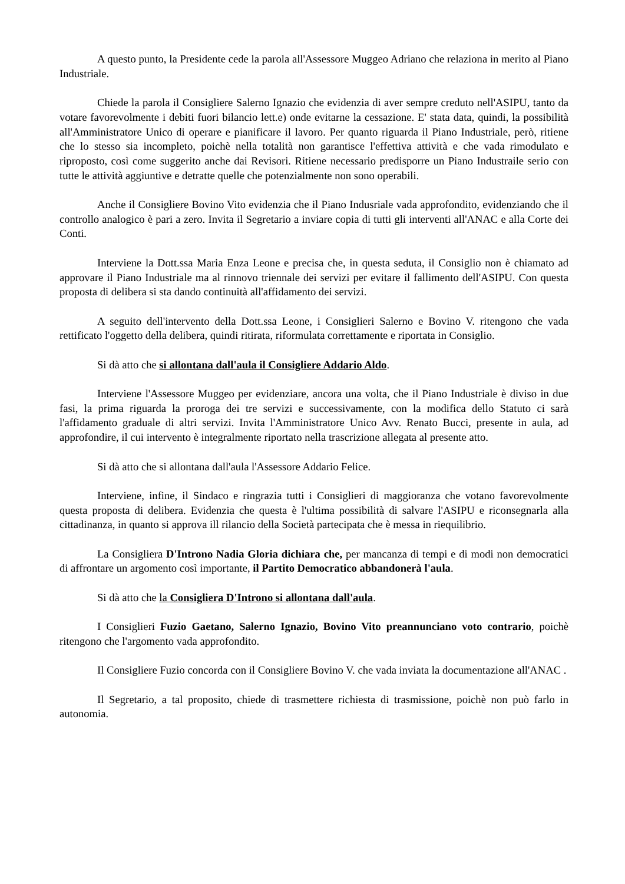A questo punto, la Presidente cede la parola all'Assessore Muggeo Adriano che relaziona in merito al Piano Industriale.
Chiede la parola il Consigliere Salerno Ignazio che evidenzia di aver sempre creduto nell'ASIPU, tanto da votare favorevolmente i debiti fuori bilancio lett.e) onde evitarne la cessazione. E' stata data, quindi, la possibilità all'Amministratore Unico di operare e pianificare il lavoro. Per quanto riguarda il Piano Industriale, però, ritiene che lo stesso sia incompleto, poichè nella totalità non garantisce l'effettiva attività e che vada rimodulato e riproposto, così come suggerito anche dai Revisori. Ritiene necessario predisporre un Piano Industraile serio con tutte le attività aggiuntive e detratte quelle che potenzialmente non sono operabili.
Anche il Consigliere Bovino Vito evidenzia che il Piano Indusriale vada approfondito, evidenziando che il controllo analogico è pari a zero. Invita il Segretario a inviare copia di tutti gli interventi all'ANAC e alla Corte dei Conti.
Interviene la Dott.ssa Maria Enza Leone e precisa che, in questa seduta, il Consiglio non è chiamato ad approvare il Piano Industriale ma al rinnovo triennale dei servizi per evitare il fallimento dell'ASIPU. Con questa proposta di delibera si sta dando continuità all'affidamento dei servizi.
A seguito dell'intervento della Dott.ssa Leone, i Consiglieri Salerno e Bovino V. ritengono che vada rettificato l'oggetto della delibera, quindi ritirata, riformulata correttamente e riportata in Consiglio.
Si dà atto che si allontana dall'aula il Consigliere Addario Aldo.
Interviene l'Assessore Muggeo per evidenziare, ancora una volta, che il Piano Industriale è diviso in due fasi, la prima riguarda la proroga dei tre servizi e successivamente, con la modifica dello Statuto ci sarà l'affidamento graduale di altri servizi. Invita l'Amministratore Unico Avv. Renato Bucci, presente in aula, ad approfondire, il cui intervento è integralmente riportato nella trascrizione allegata al presente atto.
Si dà atto che si allontana dall'aula l'Assessore Addario Felice.
Interviene, infine, il Sindaco e ringrazia tutti i Consiglieri di maggioranza che votano favorevolmente questa proposta di delibera. Evidenzia che questa è l'ultima possibilità di salvare l'ASIPU e riconsegnarla alla cittadinanza, in quanto si approva ill rilancio della Società partecipata che è messa in riequilibrio.
La Consigliera D'Introno Nadia Gloria dichiara che, per mancanza di tempi e di modi non democratici di affrontare un argomento così importante, il Partito Democratico abbandonerà l'aula.
Si dà atto che la Consigliera D'Introno si allontana dall'aula.
I Consiglieri Fuzio Gaetano, Salerno Ignazio, Bovino Vito preannunciano voto contrario, poichè ritengono che l'argomento vada approfondito.
Il Consigliere Fuzio concorda con il Consigliere Bovino V. che vada inviata la documentazione all'ANAC .
Il Segretario, a tal proposito, chiede di trasmettere richiesta di trasmissione, poichè non può farlo in autonomia.